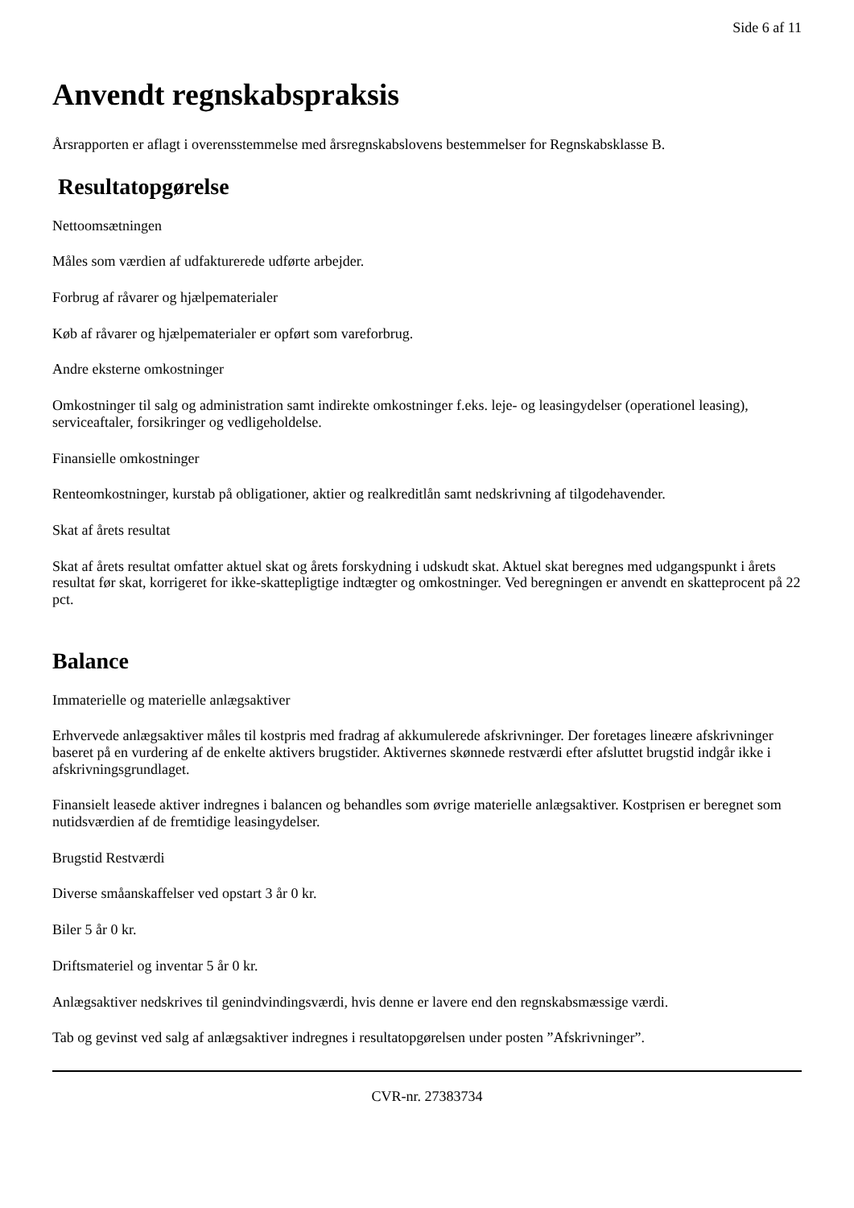Side 6 af 11
Anvendt regnskabspraksis
Årsrapporten er aflagt i overensstemmelse med årsregnskabslovens bestemmelser for Regnskabsklasse B.
Resultatopgørelse
Nettoomsætningen
Måles som værdien af udfakturerede udførte arbejder.
Forbrug af råvarer og hjælpematerialer
Køb af råvarer og hjælpematerialer er opført som vareforbrug.
Andre eksterne omkostninger
Omkostninger til salg og administration samt indirekte omkostninger f.eks. leje- og leasingydelser (operationel leasing), serviceaftaler, forsikringer og vedligeholdelse.
Finansielle omkostninger
Renteomkostninger, kurstab på obligationer, aktier og realkreditlån samt nedskrivning af tilgodehavender.
Skat af årets resultat
Skat af årets resultat omfatter aktuel skat og årets forskydning i udskudt skat. Aktuel skat beregnes med udgangspunkt i årets resultat før skat, korrigeret for ikke-skattepligtige indtægter og omkostninger. Ved beregningen er anvendt en skatteprocent på 22 pct.
Balance
Immaterielle og materielle anlægsaktiver
Erhvervede anlægsaktiver måles til kostpris med fradrag af akkumulerede afskrivninger. Der foretages lineære afskrivninger baseret på en vurdering af de enkelte aktivers brugstider. Aktivernes skønnede restværdi efter afsluttet brugstid indgår ikke i afskrivningsgrundlaget.
Finansielt leasede aktiver indregnes i balancen og behandles som øvrige materielle anlægsaktiver. Kostprisen er beregnet som nutidsværdien af de fremtidige leasingydelser.
Brugstid Restværdi
Diverse småanskaffelser ved opstart 3 år 0 kr.
Biler 5 år 0 kr.
Driftsmateriel og inventar 5 år 0 kr.
Anlægsaktiver nedskrives til genindvindingsværdi, hvis denne er lavere end den regnskabsmæssige værdi.
Tab og gevinst ved salg af anlægsaktiver indregnes i resultatopgørelsen under posten ”Afskrivninger”.
CVR-nr. 27383734